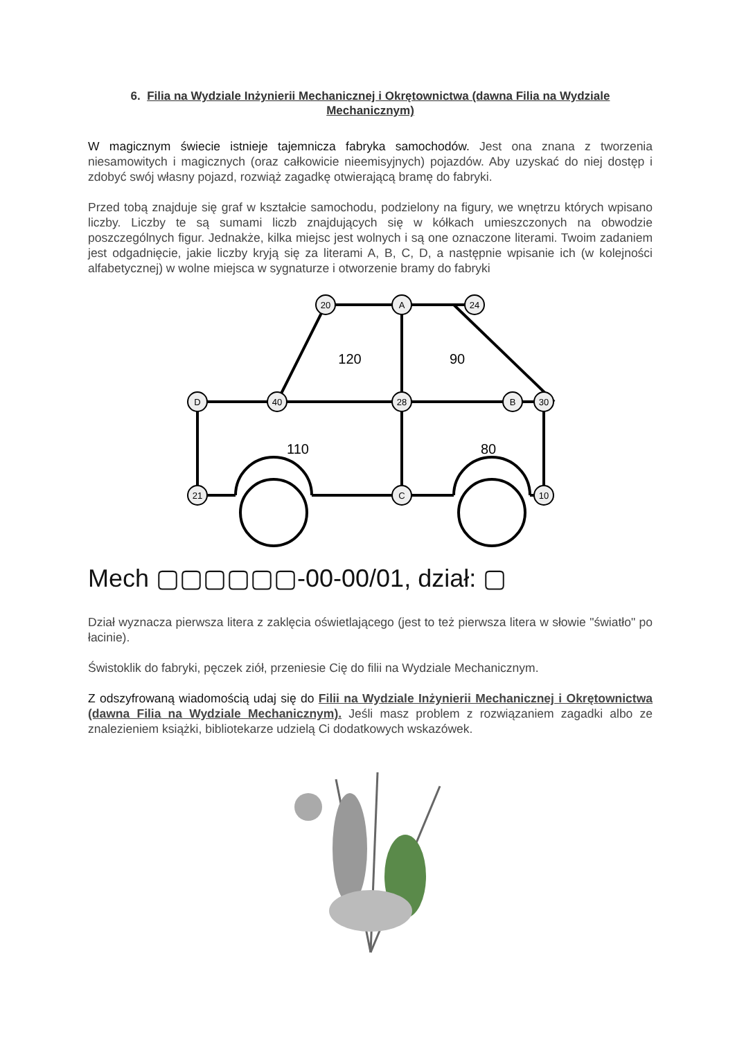6. Filia na Wydziale Inżynierii Mechanicznej i Okrętownictwa (dawna Filia na Wydziale Mechanicznym)
W magicznym świecie istnieje tajemnicza fabryka samochodów. Jest ona znana z tworzenia niesamowitych i magicznych (oraz całkowicie nieemisyjnych) pojazdów. Aby uzyskać do niej dostęp i zdobyć swój własny pojazd, rozwiąż zagadkę otwierającą bramę do fabryki.
Przed tobą znajduje się graf w kształcie samochodu, podzielony na figury, we wnętrzu których wpisano liczby. Liczby te są sumami liczb znajdujących się w kółkach umieszczonych na obwodzie poszczególnych figur. Jednakże, kilka miejsc jest wolnych i są one oznaczone literami. Twoim zadaniem jest odgadnięcie, jakie liczby kryją się za literami A, B, C, D, a następnie wpisanie ich (w kolejności alfabetycznej) w wolne miejsca w sygnaturze i otworzenie bramy do fabryki
20
A
24
D
40
28
B
30
21
C
10
120
90
110
80
Mech ▢▢▢▢▢▢-00-00/01, dział: ▢
Dział wyznacza pierwsza litera z zaklęcia oświetlającego (jest to też pierwsza litera w słowie "światło" po łacinie).
Świstoklik do fabryki, pęczek ziół, przeniesie Cię do filii na Wydziale Mechanicznym.
Z odszyfrowaną wiadomością udaj się do Filii na Wydziale Inżynierii Mechanicznej i Okrętownictwa (dawna Filia na Wydziale Mechanicznym). Jeśli masz problem z rozwiązaniem zagadki albo ze znalezieniem książki, bibliotekarze udzielą Ci dodatkowych wskazówek.